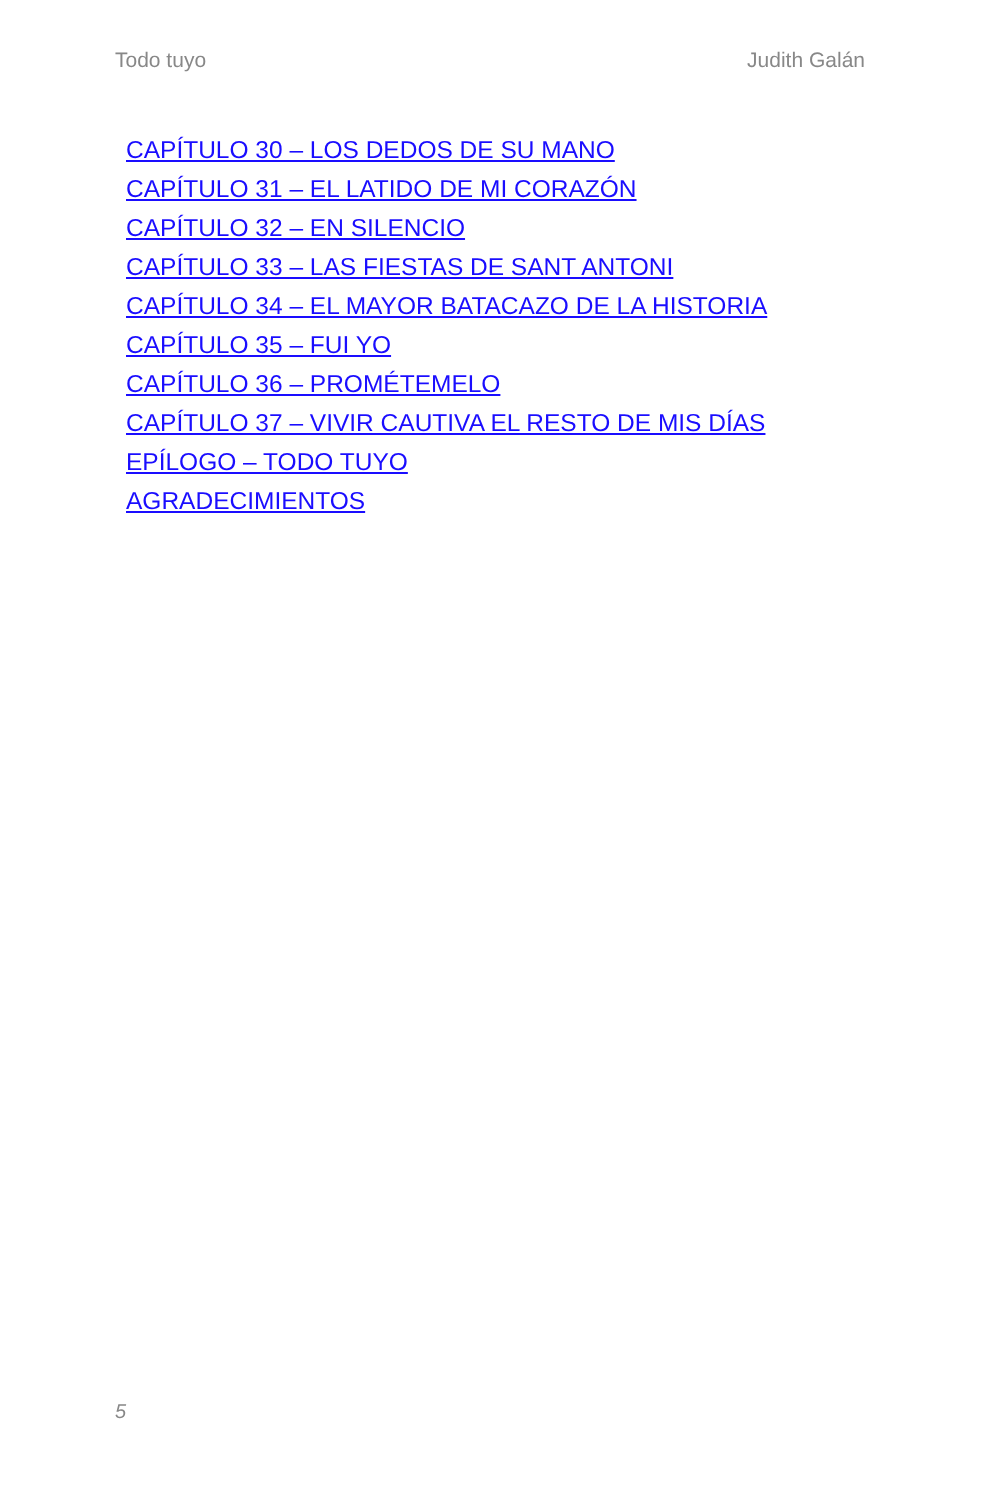Todo tuyo Judith Galán
CAPÍTULO 30 – LOS DEDOS DE SU MANO
CAPÍTULO 31 – EL LATIDO DE MI CORAZÓN
CAPÍTULO 32 – EN SILENCIO
CAPÍTULO 33 – LAS FIESTAS DE SANT ANTONI
CAPÍTULO 34 – EL MAYOR BATACAZO DE LA HISTORIA
CAPÍTULO 35 – FUI YO
CAPÍTULO 36 – PROMÉTEMELO
CAPÍTULO 37 – VIVIR CAUTIVA EL RESTO DE MIS DÍAS
EPÍLOGO – TODO TUYO
AGRADECIMIENTOS
5